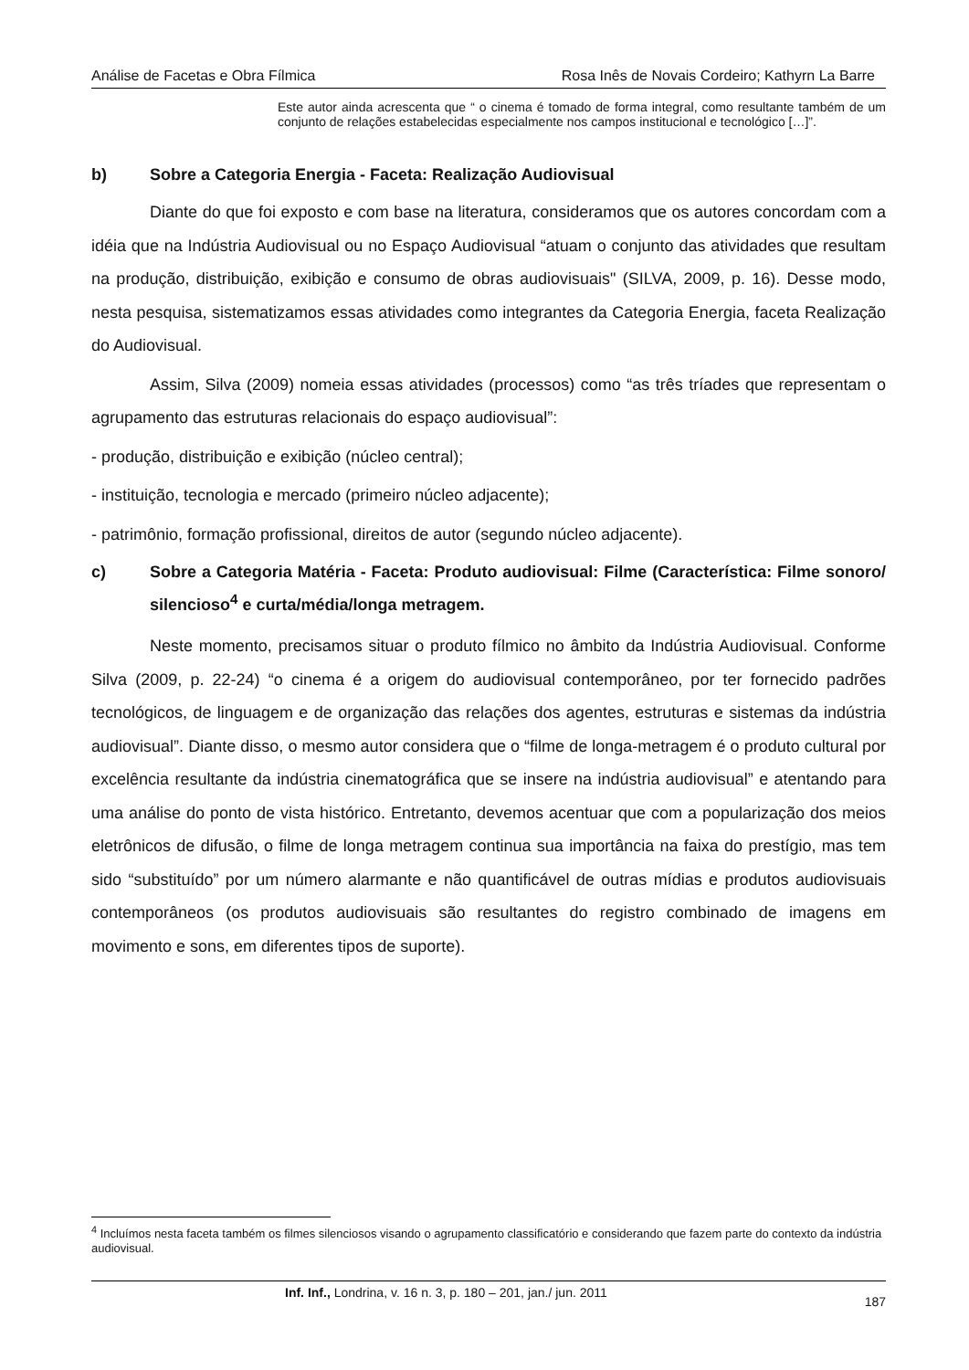Análise de Facetas e Obra Fílmica Rosa Inês de Novais Cordeiro; Kathyrn La Barre
Este autor ainda acrescenta que “ o cinema é tomado de forma integral, como resultante também de um conjunto de relações estabelecidas especialmente nos campos institucional e tecnológico […]”.
b) Sobre a Categoria Energia - Faceta: Realização Audiovisual
Diante do que foi exposto e com base na literatura, consideramos que os autores concordam com a idéia que na Indústria Audiovisual ou no Espaço Audiovisual “atuam o conjunto das atividades que resultam na produção, distribuição, exibição e consumo de obras audiovisuais" (SILVA, 2009, p. 16). Desse modo, nesta pesquisa, sistematizamos essas atividades como integrantes da Categoria Energia, faceta Realização do Audiovisual.
Assim, Silva (2009) nomeia essas atividades (processos) como “as três tríades que representam o agrupamento das estruturas relacionais do espaço audiovisual”:
- produção, distribuição e exibição (núcleo central);
- instituição, tecnologia e mercado (primeiro núcleo adjacente);
- patrimônio, formação profissional, direitos de autor (segundo núcleo adjacente).
c) Sobre a Categoria Matéria - Faceta: Produto audiovisual: Filme (Característica: Filme sonoro/ silencioso<sup>4</sup> e curta/média/longa metragem.
Neste momento, precisamos situar o produto fílmico no âmbito da Indústria Audiovisual. Conforme Silva (2009, p. 22-24) “o cinema é a origem do audiovisual contemporâneo, por ter fornecido padrões tecnológicos, de linguagem e de organização das relações dos agentes, estruturas e sistemas da indústria audiovisual”. Diante disso, o mesmo autor considera que o “filme de longa-metragem é o produto cultural por excelência resultante da indústria cinematográfica que se insere na indústria audiovisual” e atentando para uma análise do ponto de vista histórico. Entretanto, devemos acentuar que com a popularização dos meios eletrônicos de difusão, o filme de longa metragem continua sua importância na faixa do prestígio, mas tem sido “substituído” por um número alarmante e não quantificável de outras mídias e produtos audiovisuais contemporâneos (os produtos audiovisuais são resultantes do registro combinado de imagens em movimento e sons, em diferentes tipos de suporte).
<sup>4</sup> Incluímos nesta faceta também os filmes silenciosos visando o agrupamento classificatório e considerando que fazem parte do contexto da indústria audiovisual.
Inf. Inf., Londrina, v. 16 n. 3, p. 180 – 201, jan./ jun. 2011 187